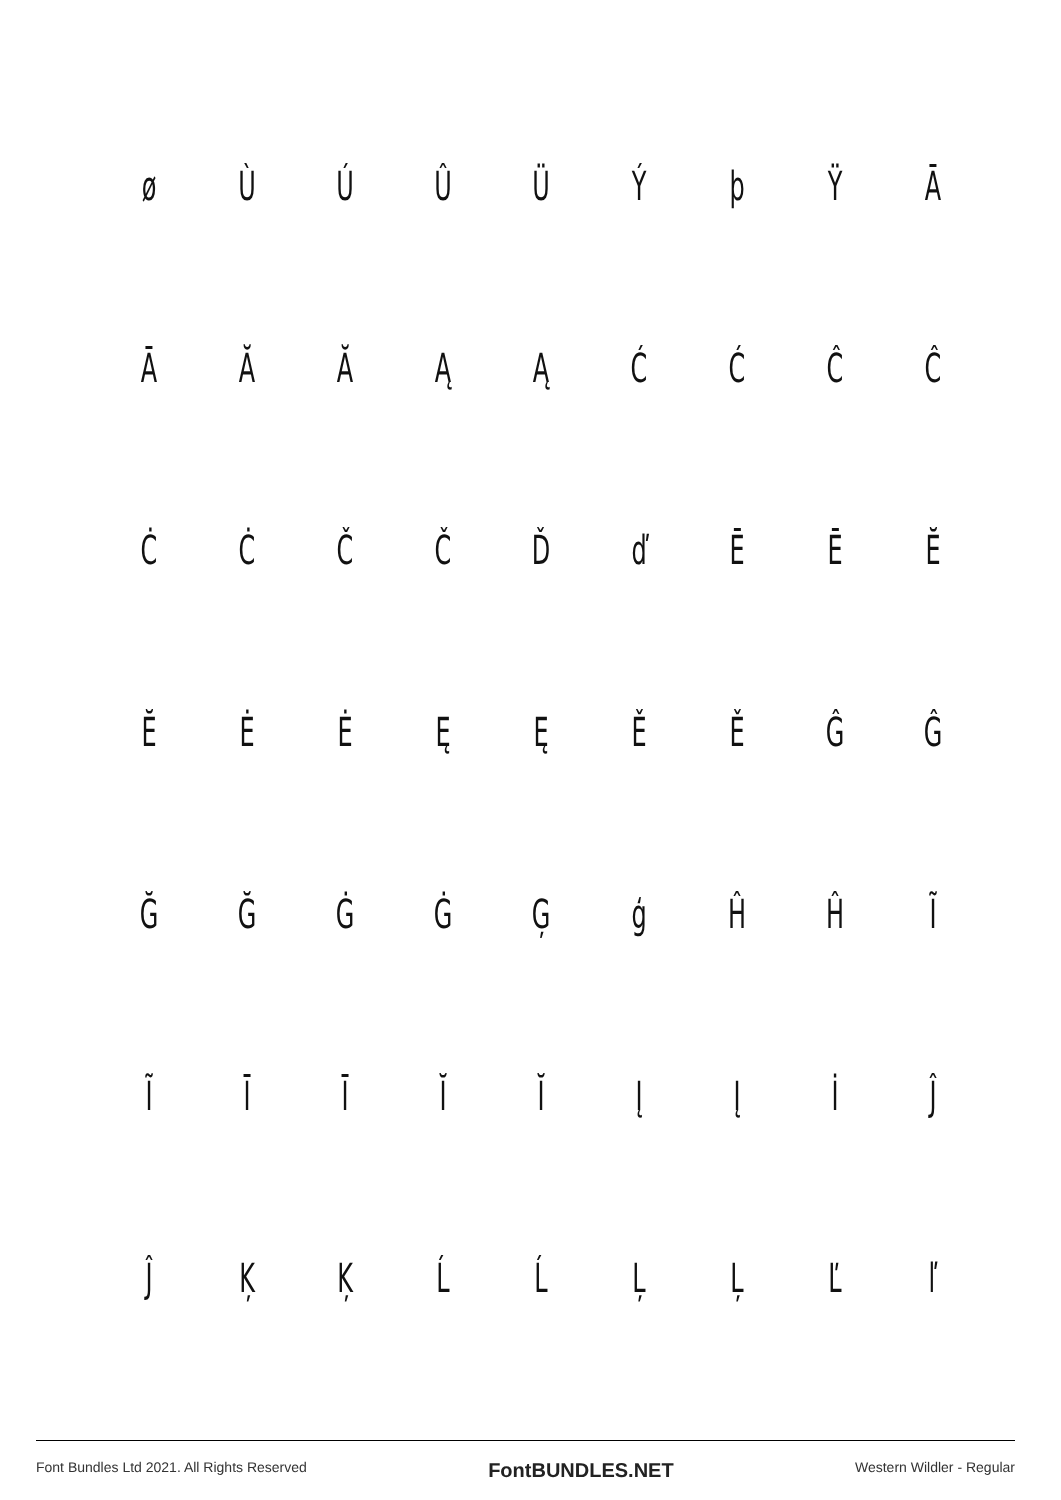| ø | Ù | Ú | Û | Ü | Ý | þ | Ÿ | Ā |
| Ā | Ă | Ă | Ą | Ą | Ć | Ć | Ĉ | Ĉ |
| Ċ | Ċ | Č | Č | Ď | ď | Ē | Ē | Ĕ |
| Ĕ | Ė | Ė | Ę | Ę | Ě | Ě | Ĝ | Ĝ |
| Ğ | Ğ | Ġ | Ġ | Ģ | ģ | Ĥ | Ĥ | Ĩ |
| Ĩ | Ī | Ī | Ĭ | Ĭ | Į | Į | İ | Ĵ |
| Ĵ | Ķ | Ķ | Ĺ | Ĺ | Ļ | Ļ | Ľ | ľ |
Font Bundles Ltd 2021. All Rights Reserved FontBUNDLES.NET Western Wildler - Regular